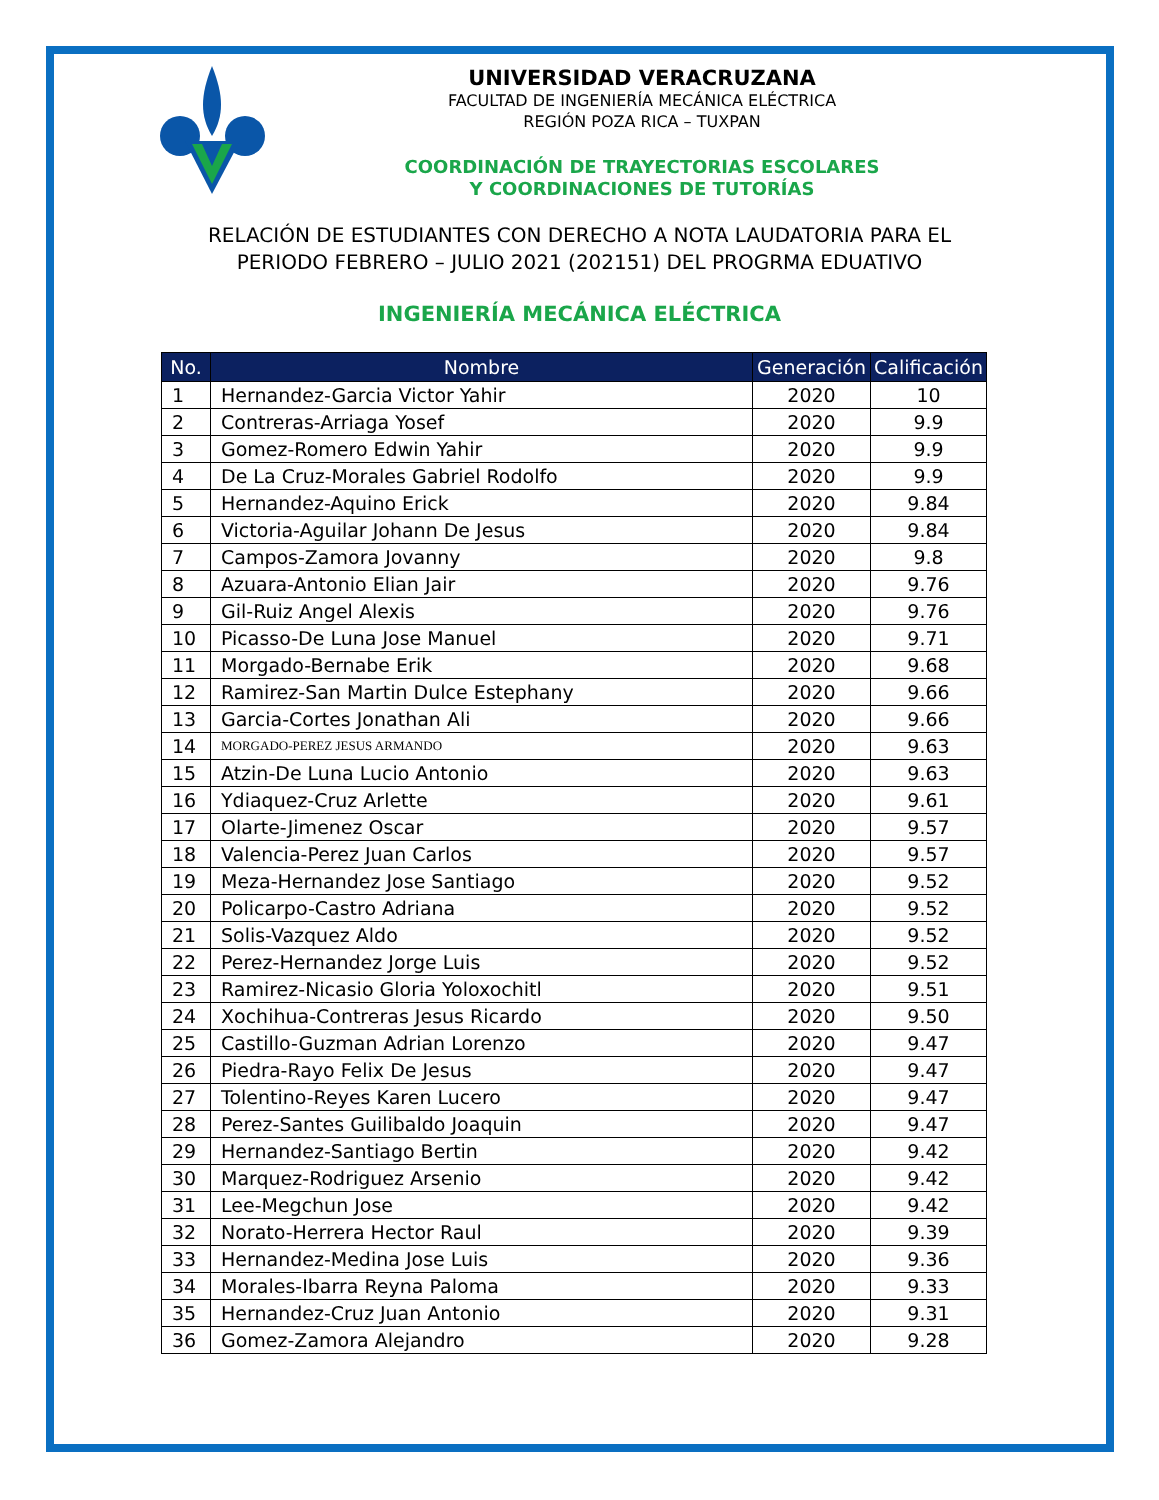UNIVERSIDAD VERACRUZANA
FACULTAD DE INGENIERÍA MECÁNICA ELÉCTRICA
REGIÓN POZA RICA – TUXPAN
COORDINACIÓN DE TRAYECTORIAS ESCOLARES
Y COORDINACIONES DE TUTORÍAS
RELACIÓN DE ESTUDIANTES CON DERECHO A NOTA LAUDATORIA PARA EL
PERIODO FEBRERO – JULIO 2021 (202151) DEL PROGRMA EDUATIVO
INGENIERÍA MECÁNICA ELÉCTRICA
| No. | Nombre | Generación | Calificación |
| --- | --- | --- | --- |
| 1 | Hernandez-Garcia Victor Yahir | 2020 | 10 |
| 2 | Contreras-Arriaga Yosef | 2020 | 9.9 |
| 3 | Gomez-Romero Edwin Yahir | 2020 | 9.9 |
| 4 | De La Cruz-Morales Gabriel Rodolfo | 2020 | 9.9 |
| 5 | Hernandez-Aquino Erick | 2020 | 9.84 |
| 6 | Victoria-Aguilar Johann De Jesus | 2020 | 9.84 |
| 7 | Campos-Zamora Jovanny | 2020 | 9.8 |
| 8 | Azuara-Antonio Elian Jair | 2020 | 9.76 |
| 9 | Gil-Ruiz Angel Alexis | 2020 | 9.76 |
| 10 | Picasso-De Luna Jose Manuel | 2020 | 9.71 |
| 11 | Morgado-Bernabe Erik | 2020 | 9.68 |
| 12 | Ramirez-San Martin Dulce Estephany | 2020 | 9.66 |
| 13 | Garcia-Cortes Jonathan Ali | 2020 | 9.66 |
| 14 | MORGADO-PEREZ JESUS ARMANDO | 2020 | 9.63 |
| 15 | Atzin-De Luna Lucio Antonio | 2020 | 9.63 |
| 16 | Ydiaquez-Cruz Arlette | 2020 | 9.61 |
| 17 | Olarte-Jimenez Oscar | 2020 | 9.57 |
| 18 | Valencia-Perez Juan Carlos | 2020 | 9.57 |
| 19 | Meza-Hernandez Jose Santiago | 2020 | 9.52 |
| 20 | Policarpo-Castro Adriana | 2020 | 9.52 |
| 21 | Solis-Vazquez Aldo | 2020 | 9.52 |
| 22 | Perez-Hernandez Jorge Luis | 2020 | 9.52 |
| 23 | Ramirez-Nicasio Gloria Yoloxochitl | 2020 | 9.51 |
| 24 | Xochihua-Contreras Jesus Ricardo | 2020 | 9.50 |
| 25 | Castillo-Guzman Adrian Lorenzo | 2020 | 9.47 |
| 26 | Piedra-Rayo Felix De Jesus | 2020 | 9.47 |
| 27 | Tolentino-Reyes Karen Lucero | 2020 | 9.47 |
| 28 | Perez-Santes Guilibaldo Joaquin | 2020 | 9.47 |
| 29 | Hernandez-Santiago Bertin | 2020 | 9.42 |
| 30 | Marquez-Rodriguez Arsenio | 2020 | 9.42 |
| 31 | Lee-Megchun Jose | 2020 | 9.42 |
| 32 | Norato-Herrera Hector Raul | 2020 | 9.39 |
| 33 | Hernandez-Medina Jose Luis | 2020 | 9.36 |
| 34 | Morales-Ibarra Reyna Paloma | 2020 | 9.33 |
| 35 | Hernandez-Cruz Juan Antonio | 2020 | 9.31 |
| 36 | Gomez-Zamora Alejandro | 2020 | 9.28 |